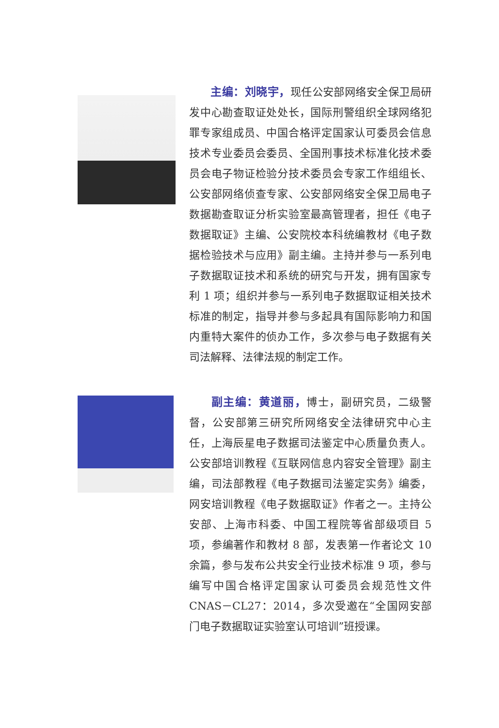主编：刘晓宇，现任公安部网络安全保卫局研发中心勘查取证处处长，国际刑警组织全球网络犯罪专家组成员、中国合格评定国家认可委员会信息技术专业委员会委员、全国刑事技术标准化技术委员会电子物证检验分技术委员会专家工作组组长、公安部网络侦查专家、公安部网络安全保卫局电子数据勘查取证分析实验室最高管理者，担任《电子数据取证》主编、公安院校本科统编教材《电子数据检验技术与应用》副主编。主持并参与一系列电子数据取证技术和系统的研究与开发，拥有国家专利 1 项；组织并参与一系列电子数据取证相关技术标准的制定，指导并参与多起具有国际影响力和国内重特大案件的侦办工作，多次参与电子数据有关司法解释、法律法规的制定工作。
  副主编：黄道丽，博士，副研究员，二级警督，公安部第三研究所网络安全法律研究中心主任，上海辰星电子数据司法鉴定中心质量负责人。公安部培训教程《互联网信息内容安全管理》副主编，司法部教程《电子数据司法鉴定实务》编委，网安培训教程《电子数据取证》作者之一。主持公安部、上海市科委、中国工程院等省部级项目 5 项，参编著作和教材 8 部，发表第一作者论文 10 余篇，参与发布公共安全行业技术标准 9 项，参与编写中国合格评定国家认可委员会规范性文件 CNAS－CL27：2014，多次受邀在“全国网安部门电子数据取证实验室认可培训”班授课。